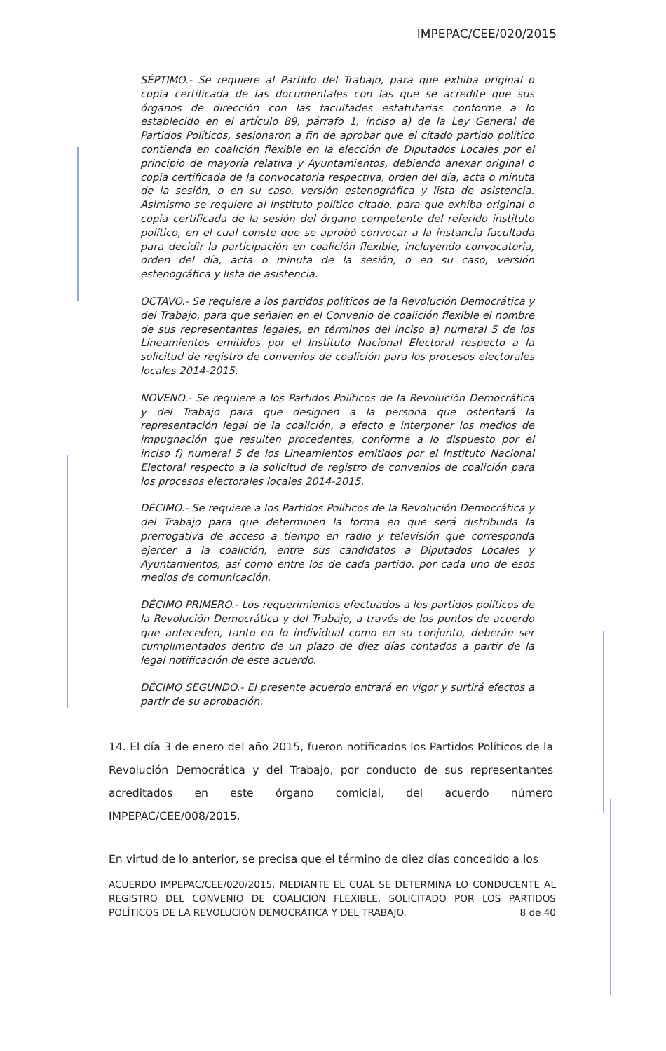IMPEPAC/CEE/020/2015
SÉPTIMO.- Se requiere al Partido del Trabajo, para que exhiba original o copia certificada de las documentales con las que se acredite que sus órganos de dirección con las facultades estatutarias conforme a lo establecido en el artículo 89, párrafo 1, inciso a) de la Ley General de Partidos Políticos, sesionaron a fin de aprobar que el citado partido político contienda en coalición flexible en la elección de Diputados Locales por el principio de mayoría relativa y Ayuntamientos, debiendo anexar original o copia certificada de la convocatoria respectiva, orden del día, acta o minuta de la sesión, o en su caso, versión estenográfica y lista de asistencia. Asimismo se requiere al instituto político citado, para que exhiba original o copia certificada de la sesión del órgano competente del referido instituto político, en el cual conste que se aprobó convocar a la instancia facultada para decidir la participación en coalición flexible, incluyendo convocatoria, orden del día, acta o minuta de la sesión, o en su caso, versión estenográfica y lista de asistencia.
OCTAVO.- Se requiere a los partidos políticos de la Revolución Democrática y del Trabajo, para que señalen en el Convenio de coalición flexible el nombre de sus representantes legales, en términos del inciso a) numeral 5 de los Lineamientos emitidos por el Instituto Nacional Electoral respecto a la solicitud de registro de convenios de coalición para los procesos electorales locales 2014-2015.
NOVENO.- Se requiere a los Partidos Políticos de la Revolución Democrática y del Trabajo para que designen a la persona que ostentará la representación legal de la coalición, a efecto e interponer los medios de impugnación que resulten procedentes, conforme a lo dispuesto por el inciso f) numeral 5 de los Lineamientos emitidos por el Instituto Nacional Electoral respecto a la solicitud de registro de convenios de coalición para los procesos electorales locales 2014-2015.
DÉCIMO.- Se requiere a los Partidos Políticos de la Revolución Democrática y del Trabajo para que determinen la forma en que será distribuida la prerrogativa de acceso a tiempo en radio y televisión que corresponda ejercer a la coalición, entre sus candidatos a Diputados Locales y Ayuntamientos, así como entre los de cada partido, por cada uno de esos medios de comunicación.
DÉCIMO PRIMERO.- Los requerimientos efectuados a los partidos políticos de la Revolución Democrática y del Trabajo, a través de los puntos de acuerdo que anteceden, tanto en lo individual como en su conjunto, deberán ser cumplimentados dentro de un plazo de diez días contados a partir de la legal notificación de este acuerdo.
DÉCIMO SEGUNDO.- El presente acuerdo entrará en vigor y surtirá efectos a partir de su aprobación.
14. El día 3 de enero del año 2015, fueron notificados los Partidos Políticos de la Revolución Democrática y del Trabajo, por conducto de sus representantes acreditados en este órgano comicial, del acuerdo número IMPEPAC/CEE/008/2015.
En virtud de lo anterior, se precisa que el término de diez días concedido a los
ACUERDO IMPEPAC/CEE/020/2015, MEDIANTE EL CUAL SE DETERMINA LO CONDUCENTE AL REGISTRO DEL CONVENIO DE COALICIÓN FLEXIBLE, SOLICITADO POR LOS PARTIDOS POLÍTICOS DE LA REVOLUCIÓN DEMOCRÁTICA Y DEL TRABAJO. 8 de 40